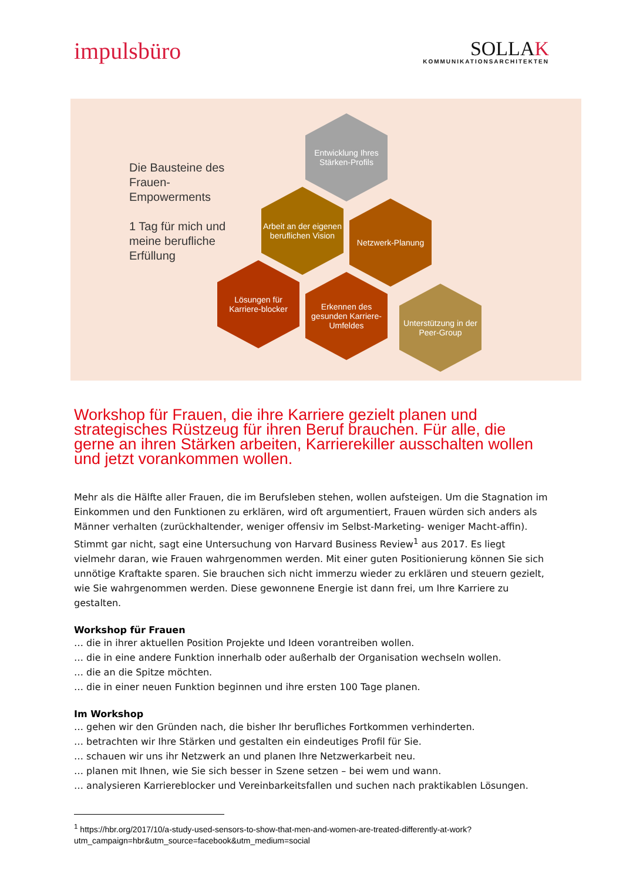impulsbüro
SOLLAK
KOMMUNIKATIONSARCHITEKTEN
Die Bausteine des
Frauen-
Empowerments
1 Tag für mich und
meine berufliche
Erfüllung
Entwicklung Ihres Stärken-Profils
Arbeit an der eigenen beruflichen Vision
Netzwerk-Planung
Lösungen für Karriere-blocker
Erkennen des gesunden Karriere-Umfeldes
Unterstützung in der Peer-Group
Workshop für Frauen, die ihre Karriere gezielt planen und strategisches Rüstzeug für ihren Beruf brauchen. Für alle, die gerne an ihren Stärken arbeiten, Karrierekiller ausschalten wollen und jetzt vorankommen wollen.
Mehr als die Hälfte aller Frauen, die im Berufsleben stehen, wollen aufsteigen. Um die Stagnation im Einkommen und den Funktionen zu erklären, wird oft argumentiert, Frauen würden sich anders als Männer verhalten (zurückhaltender, weniger offensiv im Selbst-Marketing- weniger Macht-affin). Stimmt gar nicht, sagt eine Untersuchung von Harvard Business Review<sup>1</sup> aus 2017. Es liegt vielmehr daran, wie Frauen wahrgenommen werden. Mit einer guten Positionierung können Sie sich unnötige Kraftakte sparen. Sie brauchen sich nicht immerzu wieder zu erklären und steuern gezielt, wie Sie wahrgenommen werden. Diese gewonnene Energie ist dann frei, um Ihre Karriere zu gestalten.
Workshop für Frauen
… die in ihrer aktuellen Position Projekte und Ideen vorantreiben wollen.
… die in eine andere Funktion innerhalb oder außerhalb der Organisation wechseln wollen.
… die an die Spitze möchten.
… die in einer neuen Funktion beginnen und ihre ersten 100 Tage planen.
Im Workshop
… gehen wir den Gründen nach, die bisher Ihr berufliches Fortkommen verhinderten.
… betrachten wir Ihre Stärken und gestalten ein eindeutiges Profil für Sie.
… schauen wir uns ihr Netzwerk an und planen Ihre Netzwerkarbeit neu.
… planen mit Ihnen, wie Sie sich besser in Szene setzen – bei wem und wann.
… analysieren Karriereblocker und Vereinbarkeitsfallen und suchen nach praktikablen Lösungen.
<sup>1</sup> https://hbr.org/2017/10/a-study-used-sensors-to-show-that-men-and-women-are-treated-differently-at-work?utm_campaign=hbr&utm_source=facebook&utm_medium=social